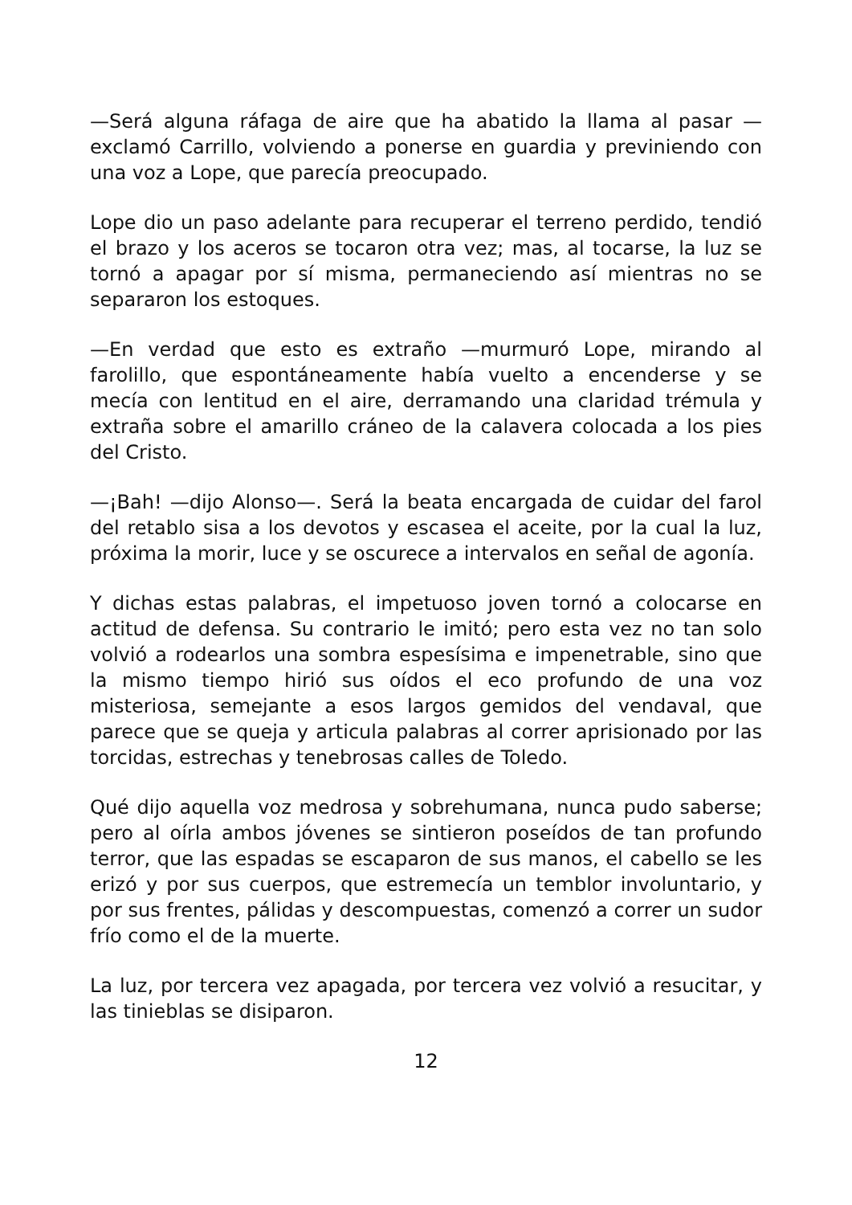—Será alguna ráfaga de aire que ha abatido la llama al pasar —exclamó Carrillo, volviendo a ponerse en guardia y previniendo con una voz a Lope, que parecía preocupado.
Lope dio un paso adelante para recuperar el terreno perdido, tendió el brazo y los aceros se tocaron otra vez; mas, al tocarse, la luz se tornó a apagar por sí misma, permaneciendo así mientras no se separaron los estoques.
—En verdad que esto es extraño —murmuró Lope, mirando al farolillo, que espontáneamente había vuelto a encenderse y se mecía con lentitud en el aire, derramando una claridad trémula y extraña sobre el amarillo cráneo de la calavera colocada a los pies del Cristo.
—¡Bah! —dijo Alonso—. Será la beata encargada de cuidar del farol del retablo sisa a los devotos y escasea el aceite, por la cual la luz, próxima la morir, luce y se oscurece a intervalos en señal de agonía.
Y dichas estas palabras, el impetuoso joven tornó a colocarse en actitud de defensa. Su contrario le imitó; pero esta vez no tan solo volvió a rodearlos una sombra espesísima e impenetrable, sino que la mismo tiempo hirió sus oídos el eco profundo de una voz misteriosa, semejante a esos largos gemidos del vendaval, que parece que se queja y articula palabras al correr aprisionado por las torcidas, estrechas y tenebrosas calles de Toledo.
Qué dijo aquella voz medrosa y sobrehumana, nunca pudo saberse; pero al oírla ambos jóvenes se sintieron poseídos de tan profundo terror, que las espadas se escaparon de sus manos, el cabello se les erizó y por sus cuerpos, que estremecía un temblor involuntario, y por sus frentes, pálidas y descompuestas, comenzó a correr un sudor frío como el de la muerte.
La luz, por tercera vez apagada, por tercera vez volvió a resucitar, y las tinieblas se disiparon.
12